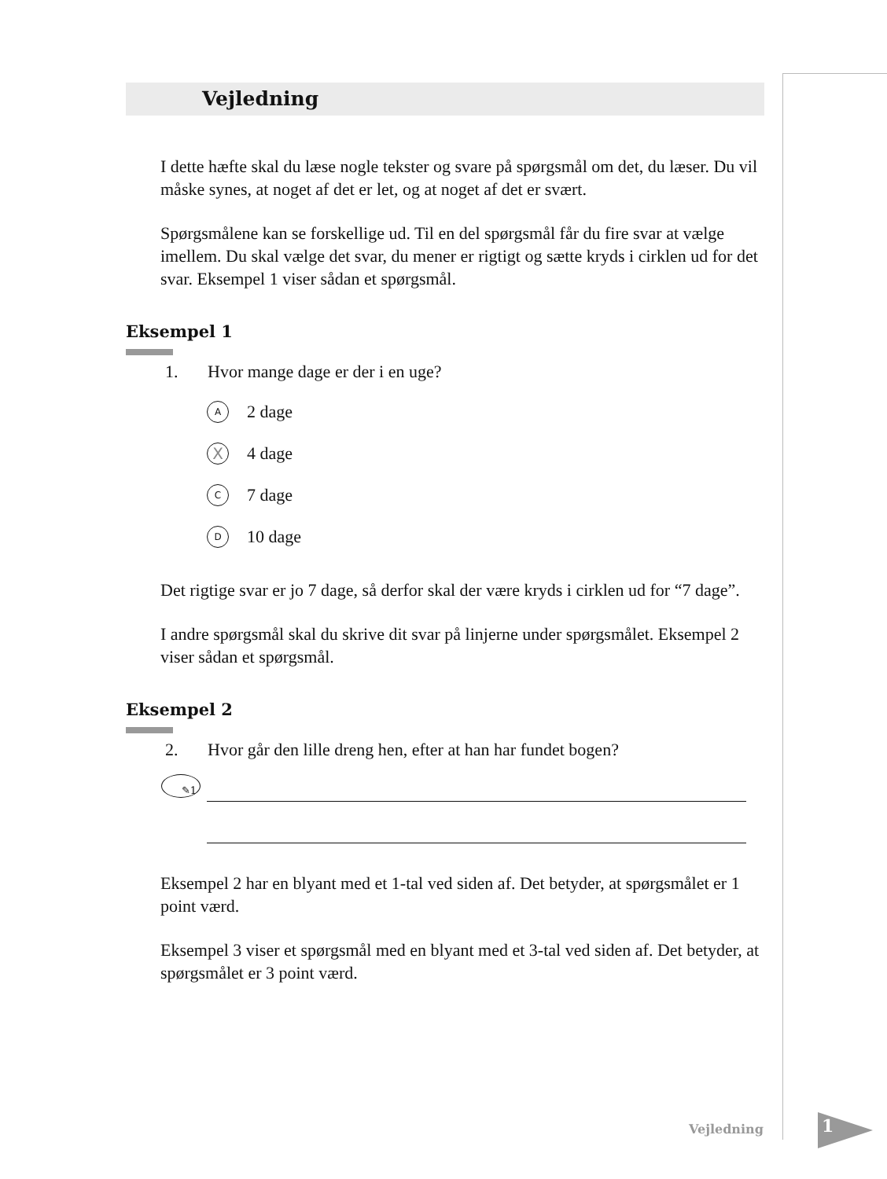Vejledning
I dette hæfte skal du læse nogle tekster og svare på spørgsmål om det, du læser. Du vil måske synes, at noget af det er let, og at noget af det er svært.
Spørgsmålene kan se forskellige ud. Til en del spørgsmål får du fire svar at vælge imellem. Du skal vælge det svar, du mener er rigtigt og sætte kryds i cirklen ud for det svar. Eksempel 1 viser sådan et spørgsmål.
Eksempel 1
1. Hvor mange dage er der i en uge?
A
2 dage
X
4 dage
C
7 dage
D
10 dage
Det rigtige svar er jo 7 dage, så derfor skal der være kryds i cirklen ud for “7 dage”.
I andre spørgsmål skal du skrive dit svar på linjerne under spørgsmålet. Eksempel 2 viser sådan et spørgsmål.
Eksempel 2
2. Hvor går den lille dreng hen, efter at han har fundet bogen?
✎1
Eksempel 2 har en blyant med et 1-tal ved siden af. Det betyder, at spørgsmålet er 1 point værd.
Eksempel 3 viser et spørgsmål med en blyant med et 3-tal ved siden af. Det betyder, at spørgsmålet er 3 point værd.
Vejledning 1